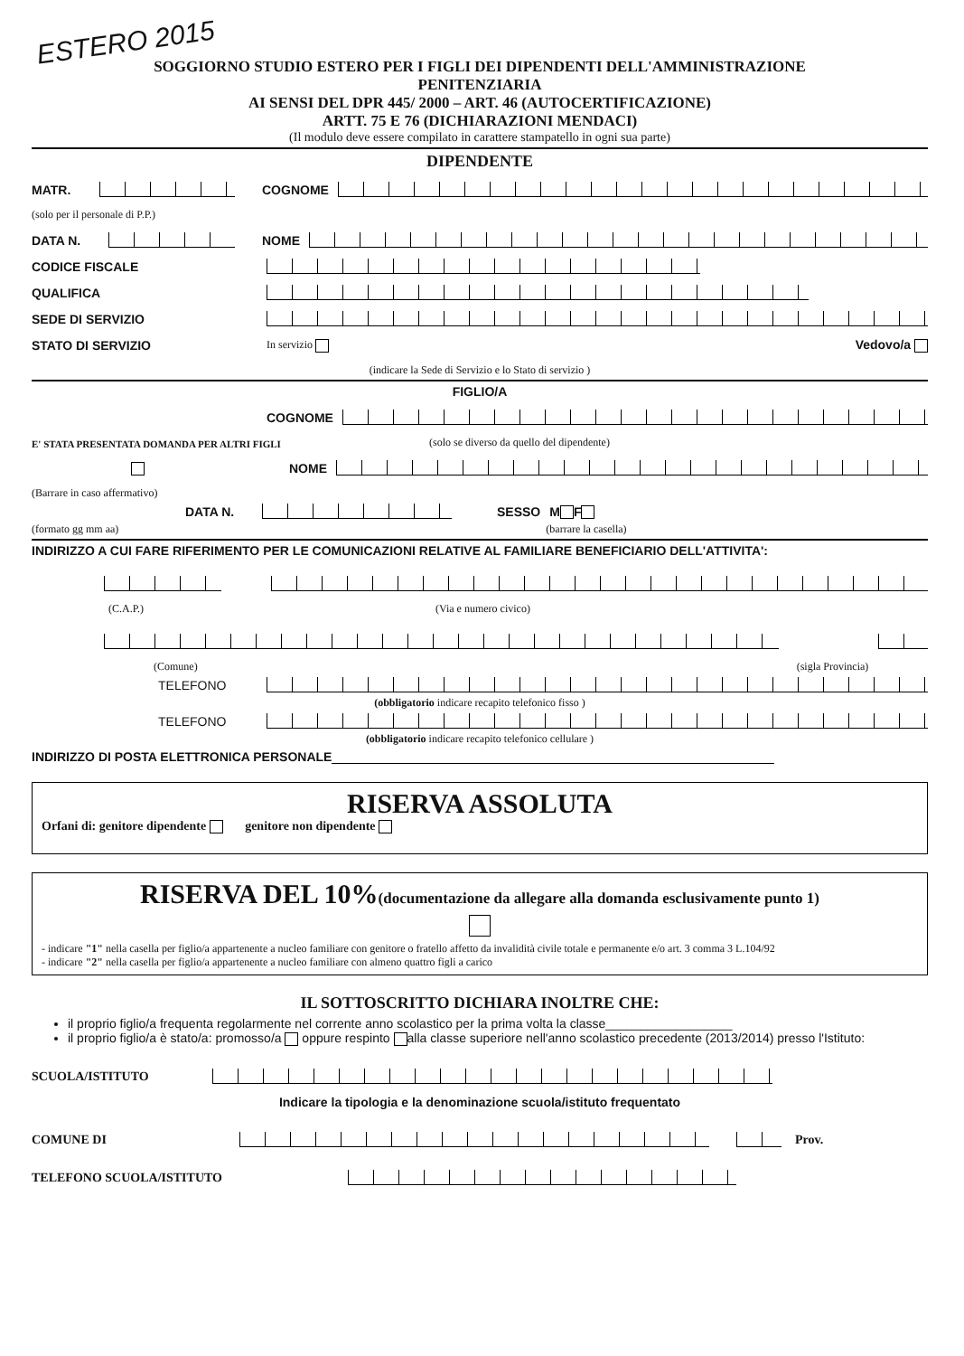ESTERO 2015
SOGGIORNO STUDIO ESTERO PER I FIGLI DEI DIPENDENTI DELL'AMMINISTRAZIONE
PENITENZIARIA
AI SENSI DEL DPR 445/ 2000 – ART. 46 (AUTOCERTIFICAZIONE)
ARTT. 75 E 76 (DICHIARAZIONI MENDACI)
(Il modulo deve essere compilato in carattere stampatello in ogni sua parte)
DIPENDENTE
MATR.
COGNOME
(solo per il personale di P.P.)
DATA N.
NOME
CODICE FISCALE
QUALIFICA
SEDE DI SERVIZIO
STATO DI SERVIZIO In servizio Vedovo/a
(indicare la Sede di Servizio e lo Stato di servizio )
FIGLIO/A
COGNOME
E' STATA PRESENTATA DOMANDA PER ALTRI FIGLI (solo se diverso da quello del dipendente)
NOME
(Barrare in caso affermativo)
DATA N.
SESSO M F
(formato gg mm aa) (barrare la casella)
INDIRIZZO A CUI FARE RIFERIMENTO PER LE COMUNICAZIONI RELATIVE AL FAMILIARE BENEFICIARIO DELL'ATTIVITA':
(C.A.P.) (Via e numero civico)
(Comune) (sigla Provincia)
TELEFONO
(obbligatorio indicare recapito telefonico fisso )
TELEFONO
(obbligatorio indicare recapito telefonico cellulare )
INDIRIZZO DI POSTA ELETTRONICA PERSONALE
RISERVA ASSOLUTA
Orfani di: genitore dipendente genitore non dipendente
RISERVA DEL 10%(documentazione da allegare alla domanda esclusivamente punto 1)
- indicare "1" nella casella per figlio/a appartenente a nucleo familiare con genitore o fratello affetto da invalidità civile totale e permanente e/o art. 3 comma 3 L.104/92
- indicare "2" nella casella per figlio/a appartenente a nucleo familiare con almeno quattro figli a carico
IL SOTTOSCRITTO DICHIARA INOLTRE CHE:
il proprio figlio/a frequenta regolarmente nel corrente anno scolastico per la prima volta la classe__________________
il proprio figlio/a è stato/a: promosso/a oppure respinto alla classe superiore nell'anno scolastico precedente (2013/2014) presso l'Istituto:
SCUOLA/ISTITUTO
Indicare la tipologia e la denominazione scuola/istituto frequentato
COMUNE DI
Prov.
TELEFONO SCUOLA/ISTITUTO